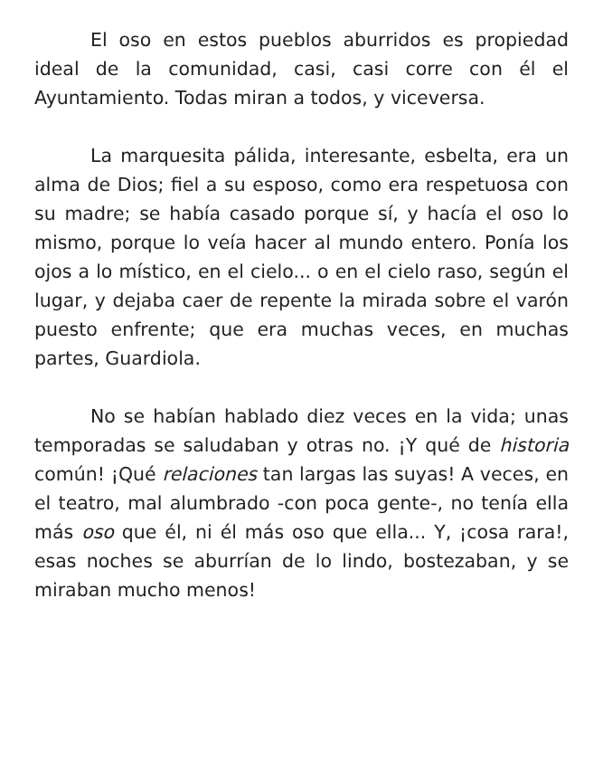El oso en estos pueblos aburridos es propiedad ideal de la comunidad, casi, casi corre con él el Ayuntamiento. Todas miran a todos, y viceversa.
La marquesita pálida, interesante, esbelta, era un alma de Dios; fiel a su esposo, como era respetuosa con su madre; se había casado porque sí, y hacía el oso lo mismo, porque lo veía hacer al mundo entero. Ponía los ojos a lo místico, en el cielo... o en el cielo raso, según el lugar, y dejaba caer de repente la mirada sobre el varón puesto enfrente; que era muchas veces, en muchas partes, Guardiola.
No se habían hablado diez veces en la vida; unas temporadas se saludaban y otras no. ¡Y qué de historia común! ¡Qué relaciones tan largas las suyas! A veces, en el teatro, mal alumbrado -con poca gente-, no tenía ella más oso que él, ni él más oso que ella... Y, ¡cosa rara!, esas noches se aburrían de lo lindo, bostezaban, y se miraban mucho menos!